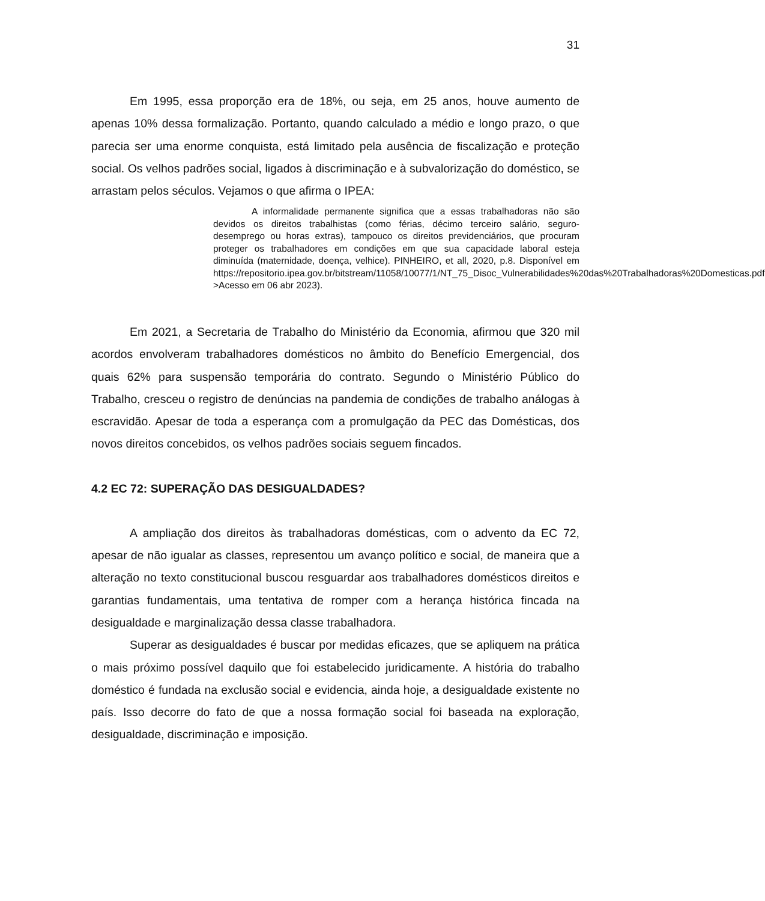31
Em 1995, essa proporção era de 18%, ou seja, em 25 anos, houve aumento de apenas 10% dessa formalização. Portanto, quando calculado a médio e longo prazo, o que parecia ser uma enorme conquista, está limitado pela ausência de fiscalização e proteção social. Os velhos padrões social, ligados à discriminação e à subvalorização do doméstico, se arrastam pelos séculos. Vejamos o que afirma o IPEA:
A informalidade permanente significa que a essas trabalhadoras não são devidos os direitos trabalhistas (como férias, décimo terceiro salário, seguro-desemprego ou horas extras), tampouco os direitos previdenciários, que procuram proteger os trabalhadores em condições em que sua capacidade laboral esteja diminuída (maternidade, doença, velhice). PINHEIRO, et all, 2020, p.8. Disponível em https://repositorio.ipea.gov.br/bitstream/11058/10077/1/NT_75_Disoc_Vulnerabilidades%20das%20Trabalhadoras%20Domesticas.pdf >Acesso em 06 abr 2023).
Em 2021, a Secretaria de Trabalho do Ministério da Economia, afirmou que 320 mil acordos envolveram trabalhadores domésticos no âmbito do Benefício Emergencial, dos quais 62% para suspensão temporária do contrato. Segundo o Ministério Público do Trabalho, cresceu o registro de denúncias na pandemia de condições de trabalho análogas à escravidão. Apesar de toda a esperança com a promulgação da PEC das Domésticas, dos novos direitos concebidos, os velhos padrões sociais seguem fincados.
4.2 EC 72: SUPERAÇÃO DAS DESIGUALDADES?
A ampliação dos direitos às trabalhadoras domésticas, com o advento da EC 72, apesar de não igualar as classes, representou um avanço político e social, de maneira que a alteração no texto constitucional buscou resguardar aos trabalhadores domésticos direitos e garantias fundamentais, uma tentativa de romper com a herança histórica fincada na desigualdade e marginalização dessa classe trabalhadora.
Superar as desigualdades é buscar por medidas eficazes, que se apliquem na prática o mais próximo possível daquilo que foi estabelecido juridicamente. A história do trabalho doméstico é fundada na exclusão social e evidencia, ainda hoje, a desigualdade existente no país. Isso decorre do fato de que a nossa formação social foi baseada na exploração, desigualdade, discriminação e imposição.